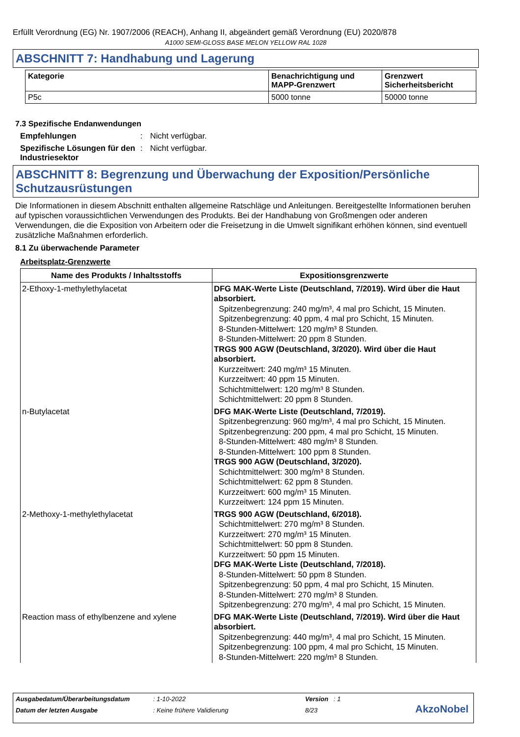Erfüllt Verordnung (EG) Nr. 1907/2006 (REACH), Anhang II, abgeändert gemäß Verordnung (EU) 2020/878
A1000 SEMI-GLOSS BASE MELON YELLOW RAL 1028
ABSCHNITT 7: Handhabung und Lagerung
| Kategorie | Benachrichtigung und MAPP-Grenzwert | Grenzwert Sicherheitsbericht |
| --- | --- | --- |
| P5c | 5000 tonne | 50000 tonne |
7.3 Spezifische Endanwendungen
Empfehlungen: Nicht verfügbar.
Spezifische Lösungen für den Industriesektor: Nicht verfügbar.
ABSCHNITT 8: Begrenzung und Überwachung der Exposition/Persönliche Schutzausrüstungen
Die Informationen in diesem Abschnitt enthalten allgemeine Ratschläge und Anleitungen. Bereitgestellte Informationen beruhen auf typischen voraussichtlichen Verwendungen des Produkts. Bei der Handhabung von Großmengen oder anderen Verwendungen, die die Exposition von Arbeitern oder die Freisetzung in die Umwelt signifikant erhöhen können, sind eventuell zusätzliche Maßnahmen erforderlich.
8.1 Zu überwachende Parameter
Arbeitsplatz-Grenzwerte
| Name des Produkts / Inhaltsstoffs | Expositionsgrenzwerte |
| --- | --- |
| 2-Ethoxy-1-methylethylacetat | DFG MAK-Werte Liste (Deutschland, 7/2019). Wird über die Haut absorbiert. Spitzenbegrenzung: 240 mg/m³, 4 mal pro Schicht, 15 Minuten. Spitzenbegrenzung: 40 ppm, 4 mal pro Schicht, 15 Minuten. 8-Stunden-Mittelwert: 120 mg/m³ 8 Stunden. 8-Stunden-Mittelwert: 20 ppm 8 Stunden. TRGS 900 AGW (Deutschland, 3/2020). Wird über die Haut absorbiert. Kurzzeitwert: 240 mg/m³ 15 Minuten. Kurzzeitwert: 40 ppm 15 Minuten. Schichtmittelwert: 120 mg/m³ 8 Stunden. Schichtmittelwert: 20 ppm 8 Stunden. |
| n-Butylacetat | DFG MAK-Werte Liste (Deutschland, 7/2019). Spitzenbegrenzung: 960 mg/m³, 4 mal pro Schicht, 15 Minuten. Spitzenbegrenzung: 200 ppm, 4 mal pro Schicht, 15 Minuten. 8-Stunden-Mittelwert: 480 mg/m³ 8 Stunden. 8-Stunden-Mittelwert: 100 ppm 8 Stunden. TRGS 900 AGW (Deutschland, 3/2020). Schichtmittelwert: 300 mg/m³ 8 Stunden. Schichtmittelwert: 62 ppm 8 Stunden. Kurzzeitwert: 600 mg/m³ 15 Minuten. Kurzzeitwert: 124 ppm 15 Minuten. |
| 2-Methoxy-1-methylethylacetat | TRGS 900 AGW (Deutschland, 6/2018). Schichtmittelwert: 270 mg/m³ 8 Stunden. Kurzzeitwert: 270 mg/m³ 15 Minuten. Schichtmittelwert: 50 ppm 8 Stunden. Kurzzeitwert: 50 ppm 15 Minuten. DFG MAK-Werte Liste (Deutschland, 7/2018). 8-Stunden-Mittelwert: 50 ppm 8 Stunden. Spitzenbegrenzung: 50 ppm, 4 mal pro Schicht, 15 Minuten. 8-Stunden-Mittelwert: 270 mg/m³ 8 Stunden. Spitzenbegrenzung: 270 mg/m³, 4 mal pro Schicht, 15 Minuten. |
| Reaction mass of ethylbenzene and xylene | DFG MAK-Werte Liste (Deutschland, 7/2019). Wird über die Haut absorbiert. Spitzenbegrenzung: 440 mg/m³, 4 mal pro Schicht, 15 Minuten. Spitzenbegrenzung: 100 ppm, 4 mal pro Schicht, 15 Minuten. 8-Stunden-Mittelwert: 220 mg/m³ 8 Stunden. |
| Ausgabedatum/Überarbeitungsdatum | : 1-10-2022 | Version : 1 |
| Datum der letzten Ausgabe | : Keine frühere Validierung | 8/23 |
AkzoNobel